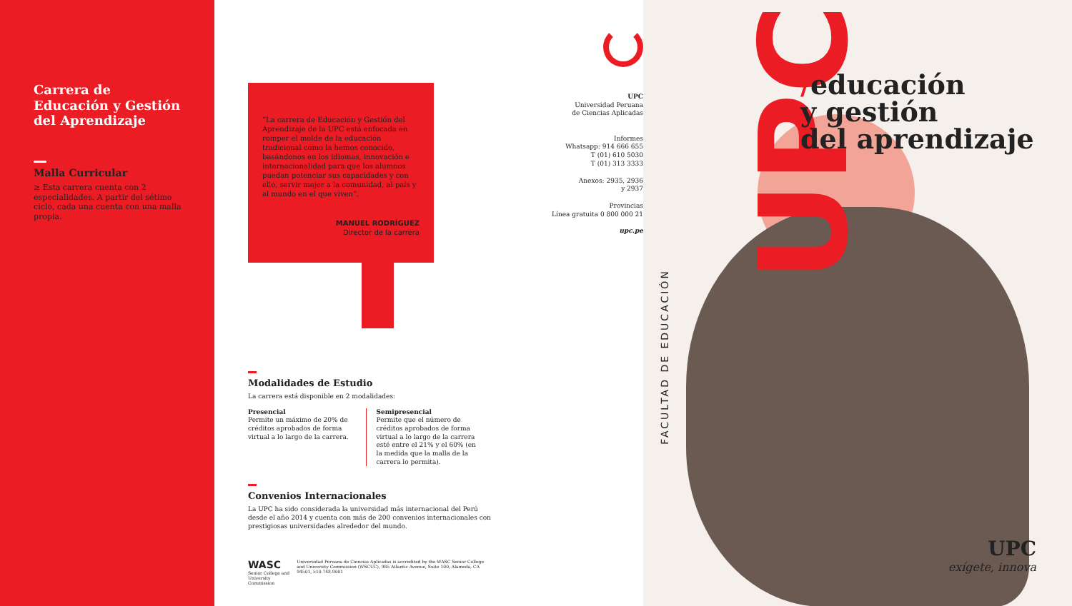Carrera de Educación y Gestión del Aprendizaje
Malla Curricular
≥ Esta carrera cuenta con 2 especialidades. A partir del sétimo ciclo, cada una cuenta con una malla propia.
“La carrera de Educación y Gestión del Aprendizaje de la UPC está enfocada en romper el molde de la educación tradicional como la hemos conocido, basándonos en los idiomas, innovación e internacionalidad para que los alumnos puedan potenciar sus capacidades y con ello, servir mejor a la comunidad, al país y al mundo en el que viven”.
MANUEL RODRÍGUEZ
Director de la carrera
Modalidades de Estudio
La carrera está disponible en 2 modalidades:
Presencial
Permite un máximo de 20% de créditos aprobados de forma virtual a lo largo de la carrera.
Semipresencial
Permite que el número de créditos aprobados de forma virtual a lo largo de la carrera esté entre el 21% y el 60% (en la medida que la malla de la carrera lo permita).
Convenios Internacionales
La UPC ha sido considerada la universidad más internacional del Perú desde el año 2014 y cuenta con más de 200 convenios internacionales con prestigiosas universidades alrededor del mundo.
WASC
Senior College and University Commission
Universidad Peruana de Ciencias Aplicadas is accredited by the WASC Senior College and University Commission (WSCUC), 985 Atlantic Avenue, Suite 100, Alameda, CA 94501, 510.748.9001
UPC
Universidad Peruana
de Ciencias Aplicadas
Informes
Whatsapp: 914 666 655
T (01) 610 5030
T (01) 313 3333
Anexos: 2935, 2936
y 2937
Provincias
Línea gratuita 0 800 000 21
upc.pe
UPC
FACULTAD DE EDUCACIÓN
/educación
y gestión
del aprendizaje
UPC
exígete, innova